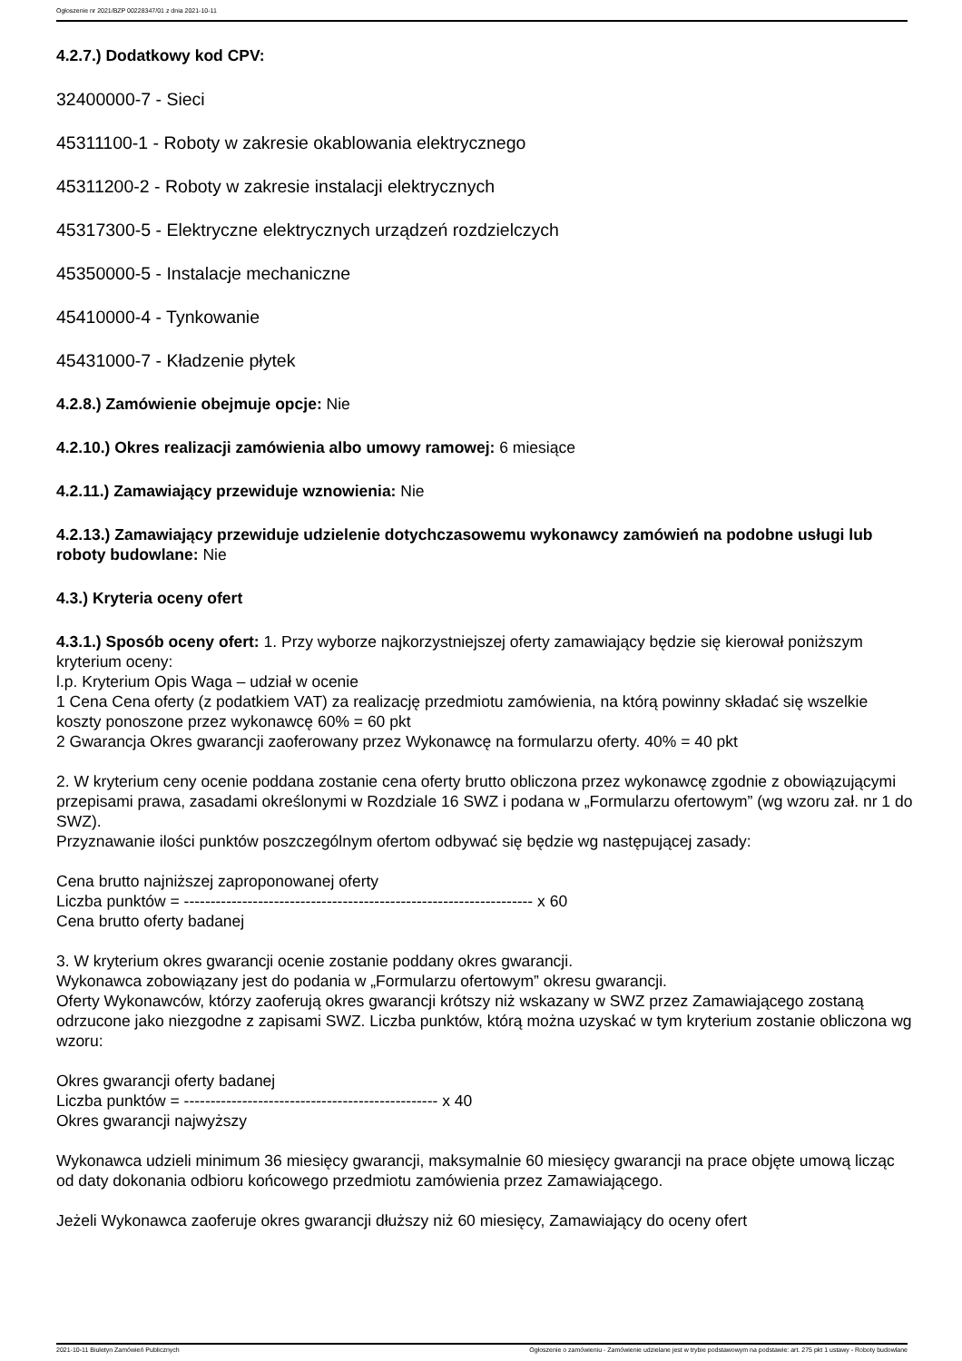Ogłoszenie nr 2021/BZP 00228347/01 z dnia 2021-10-11
4.2.7.) Dodatkowy kod CPV:
32400000-7 - Sieci
45311100-1 - Roboty w zakresie okablowania elektrycznego
45311200-2 - Roboty w zakresie instalacji elektrycznych
45317300-5 - Elektryczne elektrycznych urządzeń rozdzielczych
45350000-5 - Instalacje mechaniczne
45410000-4 - Tynkowanie
45431000-7 - Kładzenie płytek
4.2.8.) Zamówienie obejmuje opcje: Nie
4.2.10.) Okres realizacji zamówienia albo umowy ramowej: 6 miesiące
4.2.11.) Zamawiający przewiduje wznowienia: Nie
4.2.13.) Zamawiający przewiduje udzielenie dotychczasowemu wykonawcy zamówień na podobne usługi lub roboty budowlane: Nie
4.3.) Kryteria oceny ofert
4.3.1.) Sposób oceny ofert: 1. Przy wyborze najkorzystniejszej oferty zamawiający będzie się kierował poniższym kryterium oceny:
l.p. Kryterium Opis Waga – udział w ocenie
1 Cena Cena oferty (z podatkiem VAT) za realizację przedmiotu zamówienia, na którą powinny składać się wszelkie koszty ponoszone przez wykonawcę 60% = 60 pkt
2 Gwarancja Okres gwarancji zaoferowany przez Wykonawcę na formularzu oferty. 40% = 40 pkt
2. W kryterium ceny ocenie poddana zostanie cena oferty brutto obliczona przez wykonawcę zgodnie z obowiązującymi przepisami prawa, zasadami określonymi w Rozdziale 16 SWZ i podana w „Formularzu ofertowym” (wg wzoru zał. nr 1 do SWZ).
Przyznawanie ilości punktów poszczególnym ofertom odbywać się będzie wg następującej zasady:
Cena brutto najniższej zaproponowanej oferty
Liczba punktów = ------------------------------------------------------------------ x 60
Cena brutto oferty badanej
3. W kryterium okres gwarancji ocenie zostanie poddany okres gwarancji.
Wykonawca zobowiązany jest do podania w „Formularzu ofertowym” okresu gwarancji.
Oferty Wykonawców, którzy zaoferują okres gwarancji krótszy niż wskazany w SWZ przez Zamawiającego zostaną odrzucone jako niezgodne z zapisami SWZ. Liczba punktów, którą można uzyskać w tym kryterium zostanie obliczona wg wzoru:
Okres gwarancji oferty badanej
Liczba punktów = ------------------------------------------------ x 40
Okres gwarancji najwyższy
Wykonawca udzieli minimum 36 miesięcy gwarancji, maksymalnie 60 miesięcy gwarancji na prace objęte umową licząc od daty dokonania odbioru końcowego przedmiotu zamówienia przez Zamawiającego.
Jeżeli Wykonawca zaoferuje okres gwarancji dłuższy niż 60 miesięcy, Zamawiający do oceny ofert
2021-10-11 Biuletyn Zamówień Publicznych Ogłoszenie o zamówieniu - Zamówienie udzielane jest w trybie podstawowym na podstawie: art. 275 pkt 1 ustawy - Roboty budowlane